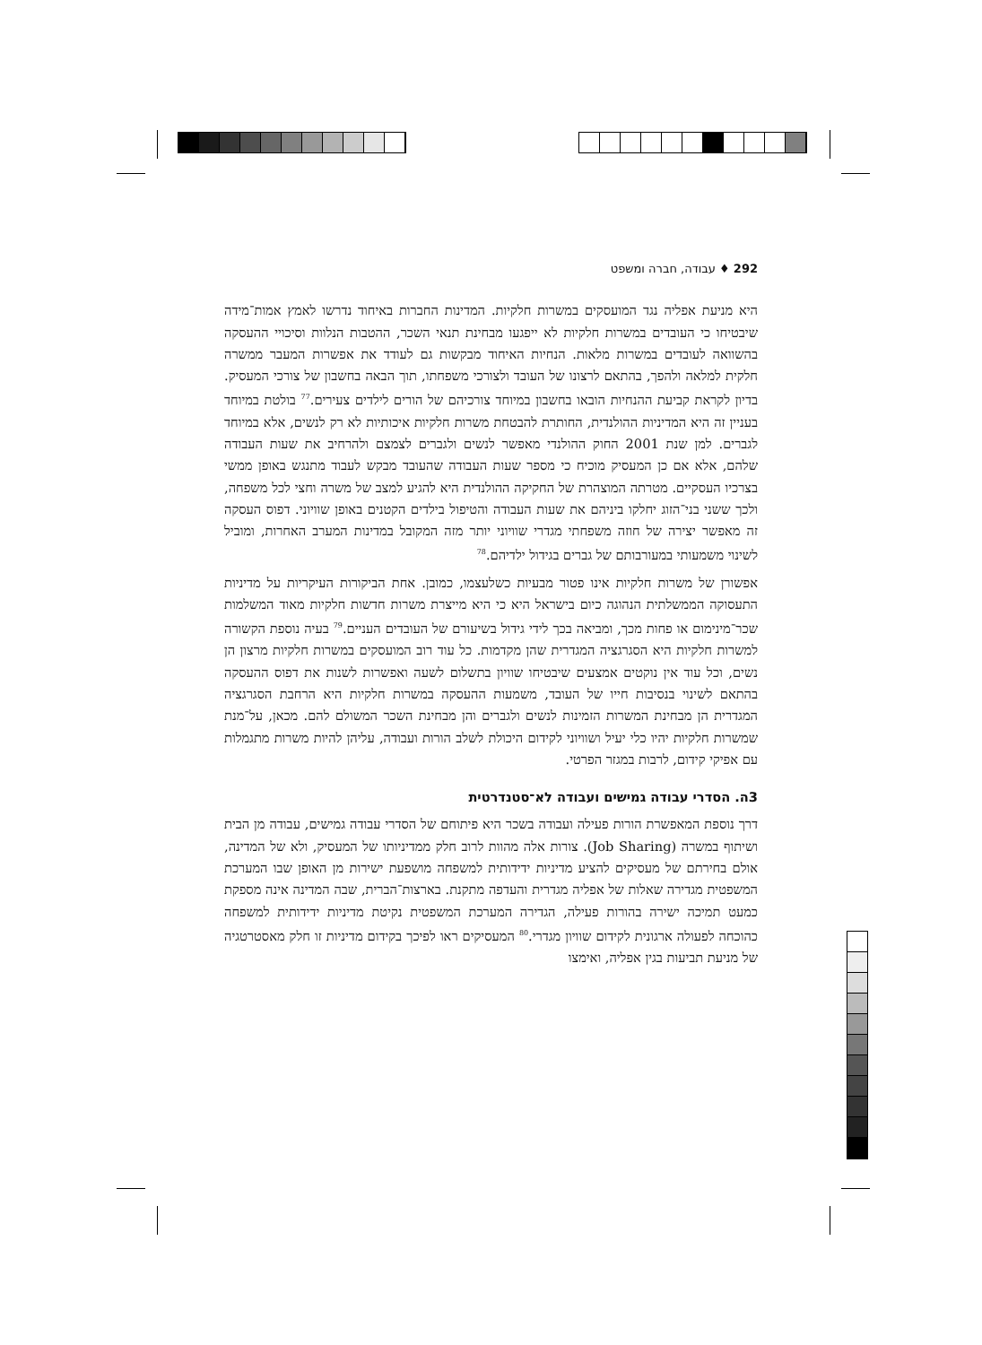292 ♦ עבודה, חברה ומשפט
היא מניעת אפליה נגד המועסקים במשרות חלקיות. המדינות החברות באיחוד נדרשו לאמץ אמות־מידה שיבטיחו כי העובדים במשרות חלקיות לא ייפגעו מבחינת תנאי השכר, ההטבות הנלוות וסיכויי ההעסקה בהשוואה לעובדים במשרות מלאות. הנחיות האיחוד מבקשות גם לעודד את אפשרות המעבר ממשרה חלקית למלאה ולהפך, בהתאם לרצונו של העובד ולצורכי משפחתו, תוך הבאה בחשבון של צורכי המעסיק. בדיון לקראת קביעת ההנחיות הובאו בחשבון במיוחד צורכיהם של הורים לילדים צעירים.<sup>77</sup> בולטת במיוחד בעניין זה היא המדיניות ההולנדית, החותרת להבטחת משרות חלקיות איכותיות לא רק לנשים, אלא במיוחד לגברים. למן שנת 2001 החוק ההולנדי מאפשר לנשים ולגברים לצמצם ולהרחיב את שעות העבודה שלהם, אלא אם כן המעסיק מוכיח כי מספר שעות העבודה שהעובד מבקש לעבוד מתנגש באופן ממשי בצרכיו העסקיים. מטרתה המוצהרת של החקיקה ההולנדית היא להגיע למצב של משרה וחצי לכל משפחה, ולכך ששני בני־הזוג יחלקו ביניהם את שעות העבודה והטיפול בילדים הקטנים באופן שוויוני. דפוס העסקה זה מאפשר יצירה של חוזה משפחתי מגדרי שוויוני יותר מזה המקובל במדינות המערב האחרות, ומוביל לשינוי משמעותי במעורבותם של גברים בגידול ילדיהם.<sup>78</sup>
אפשורן של משרות חלקיות אינו פטור מבעיות כשלעצמו, כמובן. אחת הביקורות העיקריות על מדיניות התעסוקה הממשלתית הנהוגה כיום בישראל היא כי היא מייצרת משרות חדשות חלקיות מאוד המשלמות שכר־מינימום או פחות מכך, ומביאה בכך לידי גידול בשיעורם של העובדים העניים.<sup>79</sup> בעיה נוספת הקשורה למשרות חלקיות היא הסגרגציה המגדרית שהן מקדמות. כל עוד רוב המועסקים במשרות חלקיות מרצון הן נשים, וכל עוד אין נוקטים אמצעים שיבטיחו שוויון בתשלום לשעה ואפשרות לשנות את דפוס ההעסקה בהתאם לשינוי בנסיבות חייו של העובד, משמעות ההעסקה במשרות חלקיות היא הרחבת הסגרגציה המגדרית הן מבחינת המשרות הזמינות לנשים ולגברים והן מבחינת השכר המשולם להם. מכאן, על־מנת שמשרות חלקיות יהיו כלי יעיל ושוויוני לקידום היכולת לשלב הורות ועבודה, עליהן להיות משרות מתגמלות עם אפיקי קידום, לרבות במגזר הפרטי.
3ה. הסדרי עבודה גמישים ועבודה לא־סטנדרטית
דרך נוספת המאפשרת הורות פעילה ועבודה בשכר היא פיתוחם של הסדרי עבודה גמישים, עבודה מן הבית ושיתוף במשרה (Job Sharing). צורות אלה מהוות לרוב חלק ממדיניותו של המעסיק, ולא של המדינה, אולם בחירתם של מעסיקים להציע מדיניות ידידותית למשפחה מושפעת ישירות מן האופן שבו המערכת המשפטית מגדירה שאלות של אפליה מגדרית והעדפה מתקנת. בארצות־הברית, שבה המדינה אינה מספקת כמעט תמיכה ישירה בהורות פעילה, הגדירה המערכת המשפטית נקיטת מדיניות ידידותית למשפחה כהוכחה לפעולה ארגונית לקידום שוויון מגדרי.<sup>80</sup> המעסיקים ראו לפיכך בקידום מדיניות זו חלק מאסטרטגיה של מניעת תביעות בגין אפליה, ואימצו